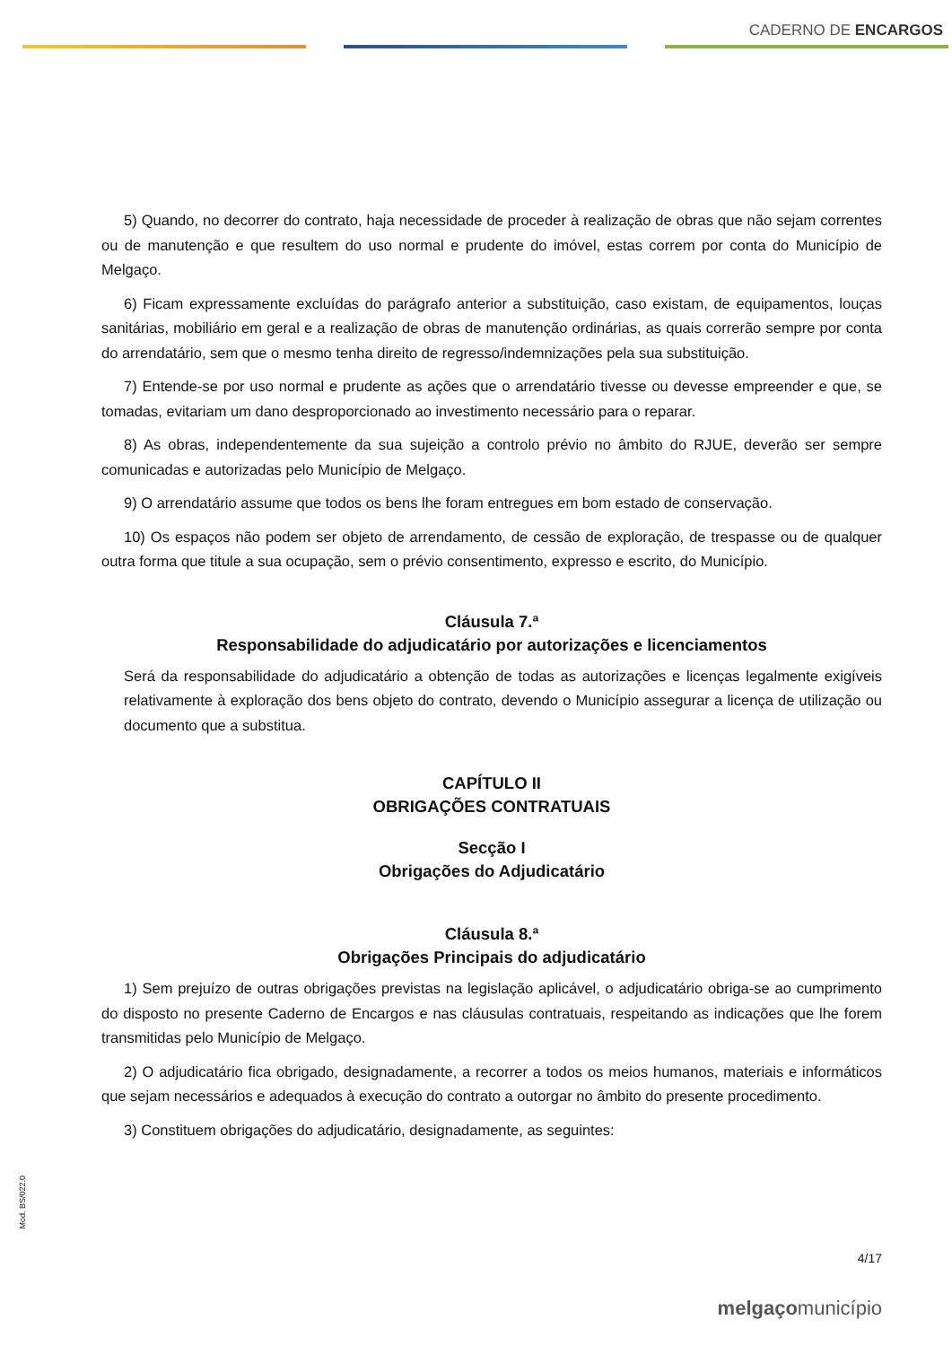CADERNO DE ENCARGOS
5) Quando, no decorrer do contrato, haja necessidade de proceder à realização de obras que não sejam correntes ou de manutenção e que resultem do uso normal e prudente do imóvel, estas correm por conta do Município de Melgaço.
6) Ficam expressamente excluídas do parágrafo anterior a substituição, caso existam, de equipamentos, louças sanitárias, mobiliário em geral e a realização de obras de manutenção ordinárias, as quais correrão sempre por conta do arrendatário, sem que o mesmo tenha direito de regresso/indemnizações pela sua substituição.
7) Entende-se por uso normal e prudente as ações que o arrendatário tivesse ou devesse empreender e que, se tomadas, evitariam um dano desproporcionado ao investimento necessário para o reparar.
8) As obras, independentemente da sua sujeição a controlo prévio no âmbito do RJUE, deverão ser sempre comunicadas e autorizadas pelo Município de Melgaço.
9) O arrendatário assume que todos os bens lhe foram entregues em bom estado de conservação.
10) Os espaços não podem ser objeto de arrendamento, de cessão de exploração, de trespasse ou de qualquer outra forma que titule a sua ocupação, sem o prévio consentimento, expresso e escrito, do Município.
Cláusula 7.ª
Responsabilidade do adjudicatário por autorizações e licenciamentos
Será da responsabilidade do adjudicatário a obtenção de todas as autorizações e licenças legalmente exigíveis relativamente à exploração dos bens objeto do contrato, devendo o Município assegurar a licença de utilização ou documento que a substitua.
CAPÍTULO II
OBRIGAÇÕES CONTRATUAIS
Secção I
Obrigações do Adjudicatário
Cláusula 8.ª
Obrigações Principais do adjudicatário
1) Sem prejuízo de outras obrigações previstas na legislação aplicável, o adjudicatário obriga-se ao cumprimento do disposto no presente Caderno de Encargos e nas cláusulas contratuais, respeitando as indicações que lhe forem transmitidas pelo Município de Melgaço.
2) O adjudicatário fica obrigado, designadamente, a recorrer a todos os meios humanos, materiais e informáticos que sejam necessários e adequados à execução do contrato a outorgar no âmbito do presente procedimento.
3) Constituem obrigações do adjudicatário, designadamente, as seguintes:
Mod. BS/022.0
4/17
melgaçomunicípio